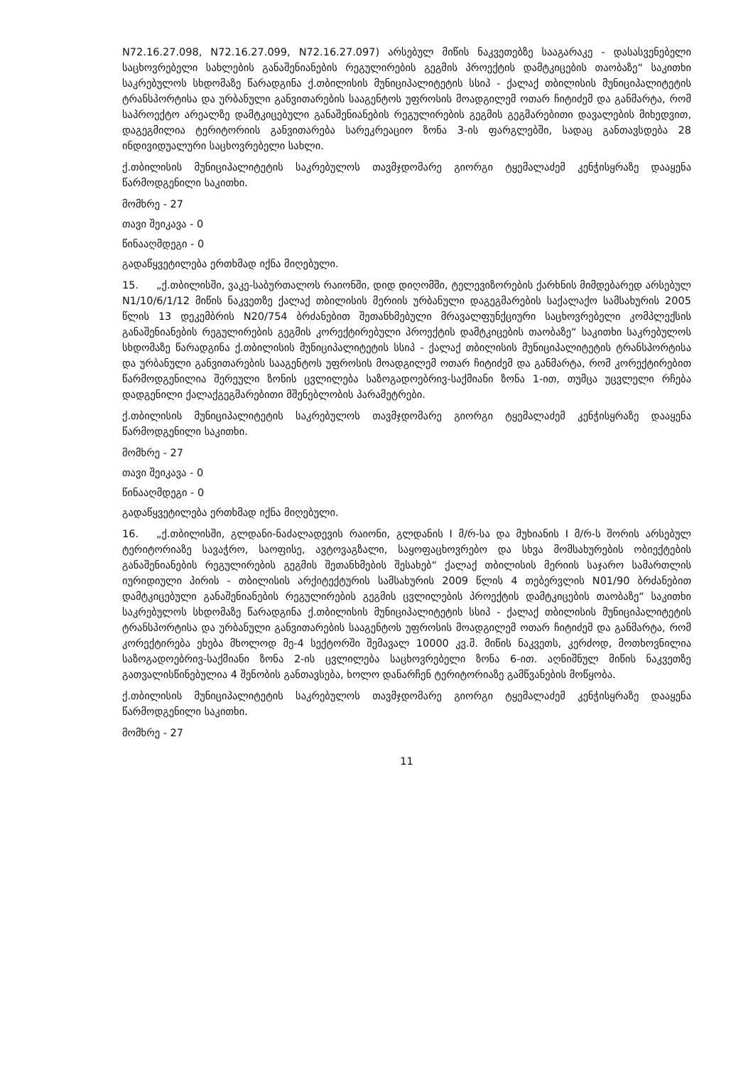N72.16.27.098, N72.16.27.099, N72.16.27.097) არსებულ მიწის ნაკვეთებზე სააგარაკე - დასასვენებელი საცხოვრებელი სახლების განაშენიანების რეგულირების გეგმის პროექტის დამტკიცების თაობაზე“ საკითხი საკრებულოს სხდომაზე წარადგინა ქ.თბილისის მუნიციპალიტეტის სსიპ - ქალაქ თბილისის მუნიციპალიტეტის ტრანსპორტისა და ურბანული განვითარების სააგენტოს უფროსის მოადგილემ ოთარ ჩიტიძემ და განმარტა, რომ საპროექტო არეალზე დამტკიცებული განაშენიანების რეგულირების გეგმის გეგმარებითი დავალების მიხედვით, დაგეგმილია ტერიტორიის განვითარება სარეკრეაციო ზონა 3-ის ფარგლებში, სადაც განთავსდება 28 ინდივიდუალური საცხოვრებელი სახლი.
ქ.თბილისის მუნიციპალიტეტის საკრებულოს თავმჯდომარე გიორგი ტყემალაძემ კენჭისყრაზე დააყენა წარმოდგენილი საკითხი.
მომხრე - 27
თავი შეიკავა - 0
წინააღმდეგი - 0
გადაწყვეტილება ერთხმად იქნა მიღებული.
15. „ქ.თბილისში, ვაკე-საბურთალოს რაიონში, დიდ დიღომში, ტელევიზორების ქარხნის მიმდებარედ არსებულ N1/10/6/1/12 მიწის ნაკვეთზე ქალაქ თბილისის მერიის ურბანული დაგეგმარების საქალაქო სამსახურის 2005 წლის 13 დეკემბრის N20/754 ბრძანებით შეთანხმებული მრავალფუნქციური საცხოვრებელი კომპლექსის განაშენიანების რეგულირების გეგმის კორექტირებული პროექტის დამტკიცების თაობაზე“ საკითხი საკრებულოს სხდომაზე წარადგინა ქ.თბილისის მუნიციპალიტეტის სსიპ - ქალაქ თბილისის მუნიციპალიტეტის ტრანსპორტისა და ურბანული განვითარების სააგენტოს უფროსის მოადგილემ ოთარ ჩიტიძემ და განმარტა, რომ კორექტირებით წარმოდგენილია შერეული ზონის ცვლილება საზოგადოებრივ-საქმიანი ზონა 1-ით, თუმცა უცვლელი რჩება დადგენილი ქალაქგეგმარებითი მშენებლობის პარამეტრები.
ქ.თბილისის მუნიციპალიტეტის საკრებულოს თავმჯდომარე გიორგი ტყემალაძემ კენჭისყრაზე დააყენა წარმოდგენილი საკითხი.
მომხრე - 27
თავი შეიკავა - 0
წინააღმდეგი - 0
გადაწყვეტილება ერთხმად იქნა მიღებული.
16. „ქ.თბილისში, გლდანი-ნაძალადევის რაიონი, გლდანის I მ/რ-სა და მუხიანის I მ/რ-ს შორის არსებულ ტერიტორიაზე სავაჭრო, საოფისე, ავტოვაგზალი, საყოფაცხოვრებო და სხვა მომსახურების ობიექტების განაშენიანების რეგულირების გეგმის შეთანხმების შესახებ“ ქალაქ თბილისის მერიის საჯარო სამართლის იურიდიული პირის - თბილისის არქიტექტურის სამსახურის 2009 წლის 4 თებერვლის N01/90 ბრძანებით დამტკიცებული განაშენიანების რეგულირების გეგმის ცვლილების პროექტის დამტკიცების თაობაზე“ საკითხი საკრებულოს სხდომაზე წარადგინა ქ.თბილისის მუნიციპალიტეტის სსიპ - ქალაქ თბილისის მუნიციპალიტეტის ტრანსპორტისა და ურბანული განვითარების სააგენტოს უფროსის მოადგილემ ოთარ ჩიტიძემ და განმარტა, რომ კორექტირება ეხება მხოლოდ მე-4 სექტორში შემავალ 10000 კვ.მ. მიწის ნაკვეთს, კერძოდ, მოთხოვნილია საზოგადოებრივ-საქმიანი ზონა 2-ის ცვლილება საცხოვრებელი ზონა 6-ით. აღნიშნულ მიწის ნაკვეთზე გათვალისწინებულია 4 შენობის განთავსება, ხოლო დანარჩენ ტერიტორიაზე გამწვანების მოწყობა.
ქ.თბილისის მუნიციპალიტეტის საკრებულოს თავმჯდომარე გიორგი ტყემალაძემ კენჭისყრაზე დააყენა წარმოდგენილი საკითხი.
მომხრე - 27
11